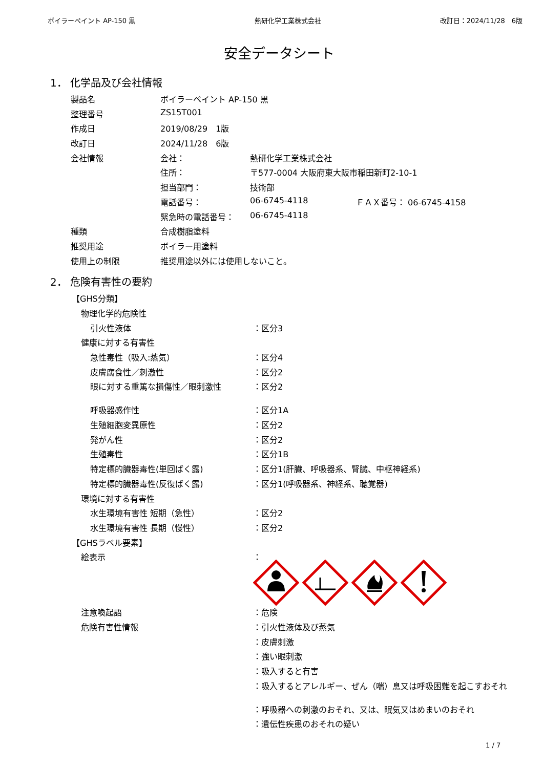ボイラーペイント AP-150 黒 熱研化学工業株式会社 改訂日：2024/11/28　6版
安全データシート
1． 化学品及び会社情報
| 製品名 | ボイラーペイント AP-150 黒 | | |
| 整理番号 | ZS15T001 | | |
| 作成日 | 2019/08/29 1版 | | |
| 改訂日 | 2024/11/28 6版 | | |
| 会社情報 | 会社： | 熱研化学工業株式会社 | |
| | 住所： | 〒577-0004 大阪府東大阪市稲田新町2-10-1 | |
| | 担当部門： | 技術部 | |
| | 電話番号： | 06-6745-4118 | ＦＡＸ番号： 06-6745-4158 |
| | 緊急時の電話番号： | 06-6745-4118 | |
| 種類 | 合成樹脂塗料 | | |
| 推奨用途 | ボイラー用塗料 | | |
| 使用上の制限 | 推奨用途以外には使用しないこと。 | | |
2． 危険有害性の要約
| 【GHS分類】 | |
| 物理化学的危険性 | |
| 引火性液体 | ：区分3 |
| 健康に対する有害性 | |
| 急性毒性（吸入:蒸気） | ：区分4 |
| 皮膚腐食性／刺激性 | ：区分2 |
| 眼に対する重篤な損傷性／眼刺激性 | ：区分2 |
| 呼吸器感作性 | ：区分1A |
| 生殖細胞変異原性 | ：区分2 |
| 発がん性 | ：区分2 |
| 生殖毒性 | ：区分1B |
| 特定標的臓器毒性(単回ばく露) | ：区分1(肝臓、呼吸器系、腎臓、中枢神経系) |
| 特定標的臓器毒性(反復ばく露) | ：区分1(呼吸器系、神経系、聴覚器) |
| 環境に対する有害性 | |
| 水生環境有害性 短期（急性） | ：区分2 |
| 水生環境有害性 長期（慢性） | ：区分2 |
| 【GHSラベル要素】 | |
| 絵表示 | ： |
| 注意喚起語 | ：危険 |
| 危険有害性情報 | ：引火性液体及び蒸気 |
| | ：皮膚刺激 |
| | ：強い眼刺激 |
| | ：吸入すると有害 |
| | ：吸入するとアレルギー、ぜん（喘）息又は呼吸困難を起こすおそれ |
| | ：呼吸器への刺激のおそれ、又は、眠気又はめまいのおそれ |
| | ：遺伝性疾患のおそれの疑い |
1 / 7